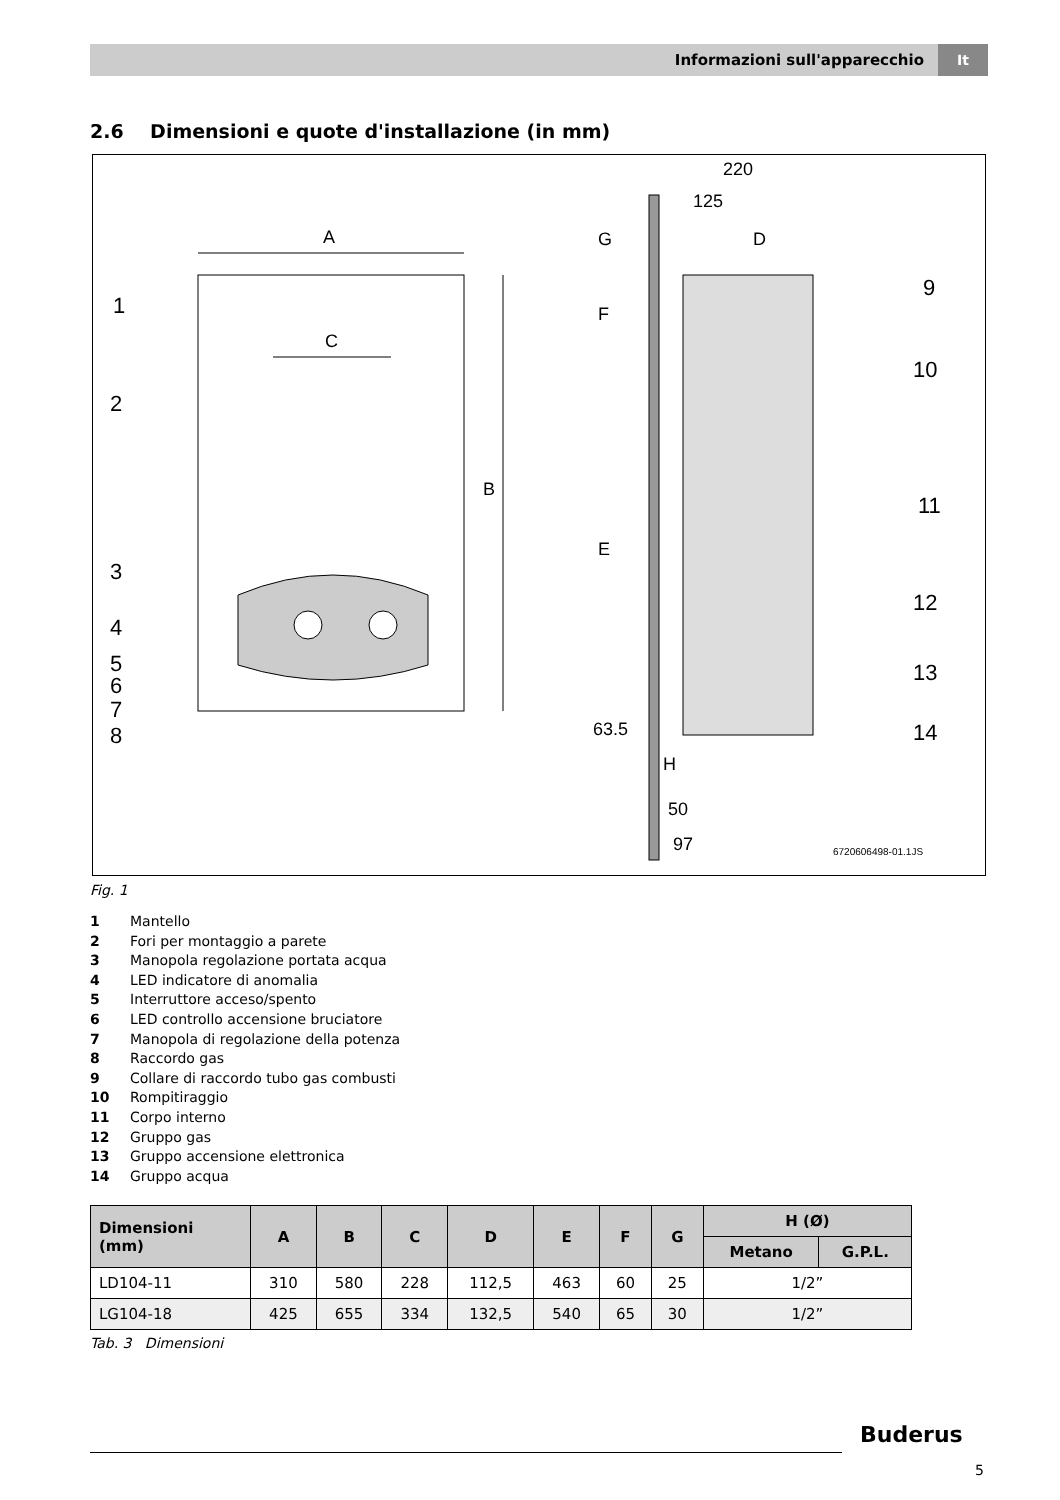Informazioni sull'apparecchio It
2.6 Dimensioni e quote d'installazione (in mm)
A
B
C
1
2
3
4
5
6
7
8
220
125
D
G
F
E
63.5
H
50
97
9
10
11
12
13
14
6720606498-01.1JS
Fig. 1
1 Mantello
2 Fori per montaggio a parete
3 Manopola regolazione portata acqua
4 LED indicatore di anomalia
5 Interruttore acceso/spento
6 LED controllo accensione bruciatore
7 Manopola di regolazione della potenza
8 Raccordo gas
9 Collare di raccordo tubo gas combusti
10 Rompitiraggio
11 Corpo interno
12 Gruppo gas
13 Gruppo accensione elettronica
14 Gruppo acqua
| Dimensioni (mm) | A | B | C | D | E | F | G | H (Ø) | |
| --- | --- | --- | --- | --- | --- | --- | --- | --- | --- |
| | | | | | | | | Metano | G.P.L. |
| LD104-11 | 310 | 580 | 228 | 112,5 | 463 | 60 | 25 | 1/2” | |
| LG104-18 | 425 | 655 | 334 | 132,5 | 540 | 65 | 30 | 1/2” | |
Tab. 3 Dimensioni
Buderus
5